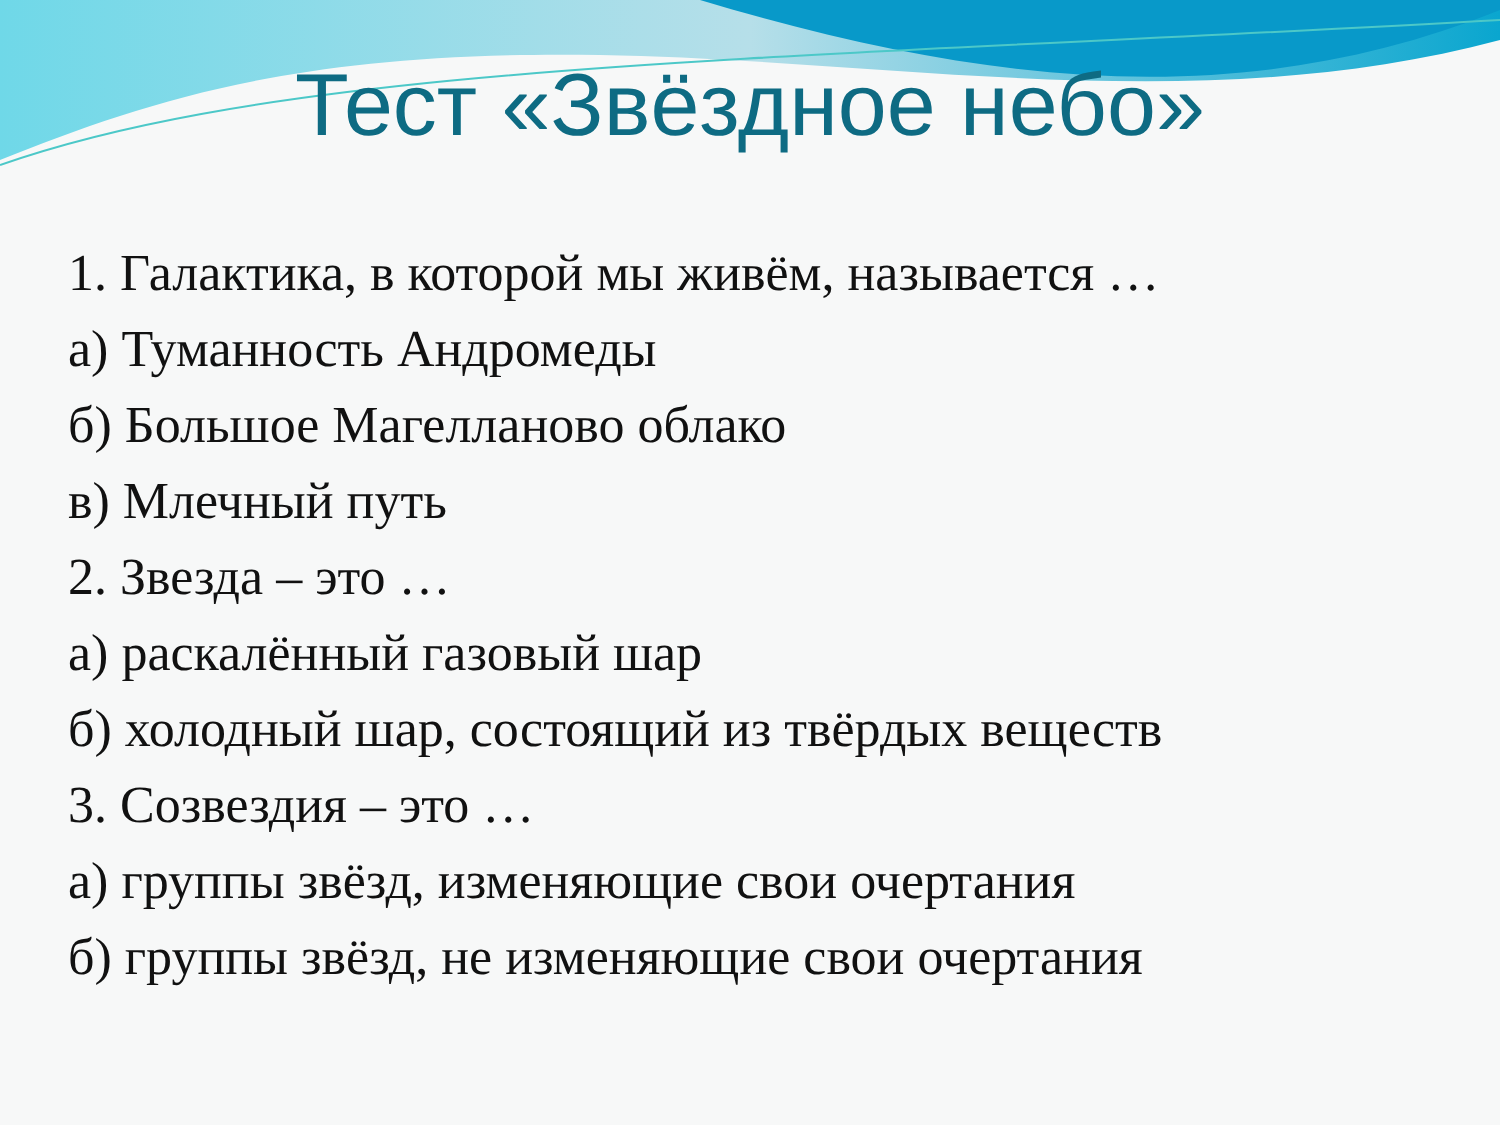Тест «Звёздное небо»
1. Галактика, в которой мы живём, называется …
а) Туманность Андромеды
б) Большое Магелланово облако
в) Млечный путь
2. Звезда – это …
а) раскалённый газовый шар
б) холодный шар, состоящий из твёрдых веществ
3. Созвездия – это …
а) группы звёзд, изменяющие свои очертания
б) группы звёзд, не изменяющие свои очертания